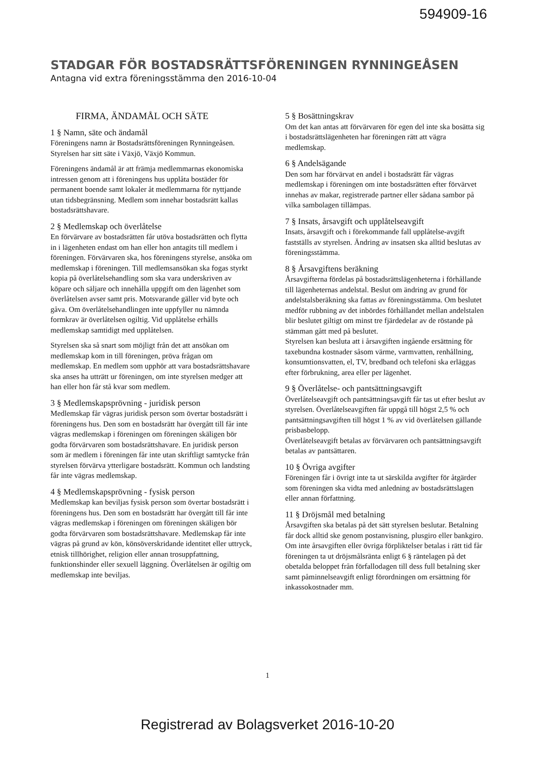594909-16
STADGAR FÖR BOSTADSRÄTTSFÖRENINGEN RYNNINGEÅSEN
Antagna vid extra föreningsstämma den 2016-10-04
FIRMA, ÄNDAMÅL OCH SÄTE
1 § Namn, säte och ändamål
Föreningens namn är Bostadsrättsföreningen Rynningeåsen. Styrelsen har sitt säte i Växjö, Växjö Kommun.
Föreningens ändamål är att främja medlemmarnas ekonomiska intressen genom att i föreningens hus upplåta bostäder för permanent boende samt lokaler åt medlemmarna för nyttjande utan tidsbegränsning. Medlem som innehar bostadsrätt kallas bostadsrättshavare.
2 § Medlemskap och överlåtelse
En förvärvare av bostadsrätten får utöva bostadsrätten och flytta in i lägenheten endast om han eller hon antagits till medlem i föreningen. Förvärvaren ska, hos föreningens styrelse, ansöka om medlemskap i föreningen. Till medlemsansökan ska fogas styrkt kopia på överlåtelsehandling som ska vara underskriven av köpare och säljare och innehålla uppgift om den lägenhet som överlåtelsen avser samt pris. Motsvarande gäller vid byte och gåva. Om överlåtelsehandlingen inte uppfyller nu nämnda formkrav är överlåtelsen ogiltig. Vid upplåtelse erhålls medlemskap samtidigt med upplåtelsen.
Styrelsen ska så snart som möjligt från det att ansökan om medlemskap kom in till föreningen, pröva frågan om medlemskap. En medlem som upphör att vara bostadsrättshavare ska anses ha utträtt ur föreningen, om inte styrelsen medger att han eller hon får stå kvar som medlem.
3 § Medlemskapsprövning - juridisk person
Medlemskap får vägras juridisk person som övertar bostadsrätt i föreningens hus. Den som en bostadsrätt har övergått till får inte vägras medlemskap i föreningen om föreningen skäligen bör godta förvärvaren som bostadsrättshavare. En juridisk person som är medlem i föreningen får inte utan skriftligt samtycke från styrelsen förvärva ytterligare bostadsrätt. Kommun och landsting får inte vägras medlemskap.
4 § Medlemskapsprövning - fysisk person
Medlemskap kan beviljas fysisk person som övertar bostadsrätt i föreningens hus. Den som en bostadsrätt har övergått till får inte vägras medlemskap i föreningen om föreningen skäligen bör godta förvärvaren som bostadsrättshavare. Medlemskap får inte vägras på grund av kön, könsöverskridande identitet eller uttryck, etnisk tillhörighet, religion eller annan trosuppfattning, funktionshinder eller sexuell läggning. Överlåtelsen är ogiltig om medlemskap inte beviljas.
5 § Bosättningskrav
Om det kan antas att förvärvaren för egen del inte ska bosätta sig i bostadsrättslägenheten har föreningen rätt att vägra medlemskap.
6 § Andelsägande
Den som har förvärvat en andel i bostadsrätt får vägras medlemskap i föreningen om inte bostadsrätten efter förvärvet innehas av makar, registrerade partner eller sådana sambor på vilka sambolagen tillämpas.
7 § Insats, årsavgift och upplåtelseavgift
Insats, årsavgift och i förekommande fall upplåtelse-avgift fastställs av styrelsen. Ändring av insatsen ska alltid beslutas av föreningsstämma.
8 § Årsavgiftens beräkning
Årsavgifterna fördelas på bostadsrättslägenheterna i förhållande till lägenheternas andelstal. Beslut om ändring av grund för andelstalsberäkning ska fattas av föreningsstämma. Om beslutet medför rubbning av det inbördes förhållandet mellan andelstalen blir beslutet giltigt om minst tre fjärdedelar av de röstande på stämman gått med på beslutet.
Styrelsen kan besluta att i årsavgiften ingående ersättning för taxebundna kostnader såsom värme, varmvatten, renhållning, konsumtionsvatten, el, TV, bredband och telefoni ska erläggas efter förbrukning, area eller per lägenhet.
9 § Överlåtelse- och pantsättningsavgift
Överlåtelseavgift och pantsättningsavgift får tas ut efter beslut av styrelsen. Överlåtelseavgiften får uppgå till högst 2,5 % och pantsättningsavgiften till högst 1 % av vid överlåtelsen gällande prisbasbelopp.
Överlåtelseavgift betalas av förvärvaren och pantsättningsavgift betalas av pantsättaren.
10 § Övriga avgifter
Föreningen får i övrigt inte ta ut särskilda avgifter för åtgärder som föreningen ska vidta med anledning av bostadsrättslagen eller annan författning.
11 § Dröjsmål med betalning
Årsavgiften ska betalas på det sätt styrelsen beslutar. Betalning får dock alltid ske genom postanvisning, plusgiro eller bankgiro. Om inte årsavgiften eller övriga förpliktelser betalas i rätt tid får föreningen ta ut dröjsmålsränta enligt 6 § räntelagen på det obetalda beloppet från förfallodagen till dess full betalning sker samt påminnelseavgift enligt förordningen om ersättning för inkassokostnader mm.
1
Registrerad av Bolagsverket 2016-10-20